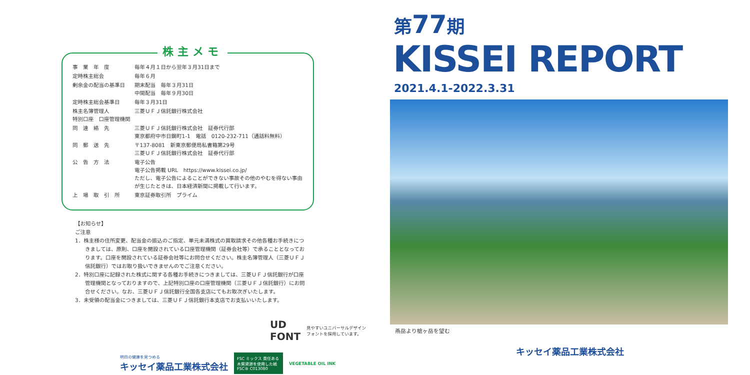株主メモ
| 事 業 年 度 | 毎年４月１日から翌年３月31日まで |
| 定時株主総会 | 毎年６月 |
| 剰余金の配当の基準日 | 期末配当 毎年３月31日 中間配当 毎年９月30日 |
| 定時株主総会基準日 | 毎年３月31日 |
| 株主名簿管理人 特別口座 口座管理機関 | 三菱ＵＦＪ信託銀行株式会社 |
| 同 連 絡 先 | 三菱ＵＦＪ信託銀行株式会社 証券代行部 東京都府中市日鋼町1-1 電話 0120-232-711（通話料無料） |
| 同 郵 送 先 | 〒137-8081 新東京郵便局私書箱第29号 三菱ＵＦＪ信託銀行株式会社 証券代行部 |
| 公 告 方 法 | 電子公告 電子公告掲載 URL https://www.kissei.co.jp/ ただし、電子公告によることができない事故その他のやむを得ない事由が生じたときは、日本経済新聞に掲載して行います。 |
| 上 場 取 引 所 | 東京証券取引所 プライム |
【お知らせ】
ご注意
1．株主様の住所変更、配当金の振込のご指定、単元未満株式の買取請求その他各種お手続きにつきましては、原則、口座を開設されている口座管理機関（証券会社等）で承ることとなっております。口座を開設されている証券会社等にお問合せください。株主名簿管理人（三菱ＵＦＪ信託銀行）ではお取り扱いできませんのでご注意ください。
2．特別口座に記録された株式に関する各種お手続きにつきましては、三菱ＵＦＪ信託銀行が口座管理機関となっておりますので、上記特別口座の口座管理機関（三菱ＵＦＪ信託銀行）にお問合せください。なお、三菱ＵＦＪ信託銀行全国各支店にてもお取次ぎいたします。
3．未受領の配当金につきましては、三菱ＵＦＪ信託銀行本支店でお支払いいたします。
UD
FONT 見やすいユニバーサルデザイン
フォントを採用しています。
明日の健康を見つめる
キッセイ薬品工業株式会社
FSC ミックス 責任ある木質資源を使用した紙 FSC® C013080
VEGETABLE OIL INK
第77期
KISSEI REPORT
2021.4.1-2022.3.31
燕岳より槍ヶ岳を望む
キッセイ薬品工業株式会社